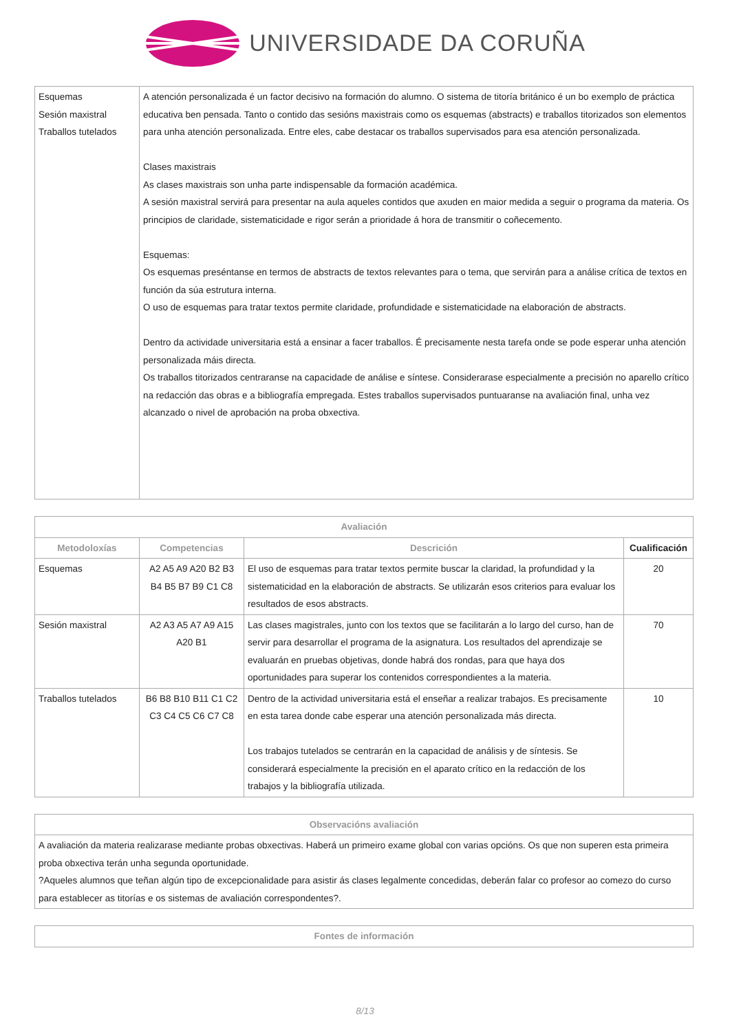UNIVERSIDADE DA CORUÑA
| Esquemas Sesión maxistral Traballos tutelados | A atención personalizada é un factor decisivo na formación do alumno. O sistema de titoría británico é un bo exemplo de práctica educativa ben pensada. Tanto o contido das sesións maxistrais como os esquemas (abstracts) e traballos titorizados son elementos para unha atención personalizada. Entre eles, cabe destacar os traballos supervisados para esa atención personalizada. Clases maxistrais As clases maxistrais son unha parte indispensable da formación académica. A sesión maxistral servirá para presentar na aula aqueles contidos que axuden en maior medida a seguir o programa da materia. Os principios de claridade, sistematicidade e rigor serán a prioridade á hora de transmitir o coñecemento. Esquemas: Os esquemas preséntanse en termos de abstracts de textos relevantes para o tema, que servirán para a análise crítica de textos en función da súa estrutura interna. O uso de esquemas para tratar textos permite claridade, profundidade e sistematicidade na elaboración de abstracts. Dentro da actividade universitaria está a ensinar a facer traballos. É precisamente nesta tarefa onde se pode esperar unha atención personalizada máis directa. Os traballos titorizados centraranse na capacidade de análise e síntese. Considerarase especialmente a precisión no aparello crítico na redacción das obras e a bibliografía empregada. Estes traballos supervisados puntuaranse na avaliación final, unha vez alcanzado o nivel de aprobación na proba obxectiva. |
| Avaliación | | | |
| --- | --- | --- | --- |
| Metodoloxías | Competencias | Descrición | Cualificación |
| Esquemas | A2 A5 A9 A20 B2 B3 B4 B5 B7 B9 C1 C8 | El uso de esquemas para tratar textos permite buscar la claridad, la profundidad y la sistematicidad en la elaboración de abstracts. Se utilizarán esos criterios para evaluar los resultados de esos abstracts. | 20 |
| Sesión maxistral | A2 A3 A5 A7 A9 A15 A20 B1 | Las clases magistrales, junto con los textos que se facilitarán a lo largo del curso, han de servir para desarrollar el programa de la asignatura. Los resultados del aprendizaje se evaluarán en pruebas objetivas, donde habrá dos rondas, para que haya dos oportunidades para superar los contenidos correspondientes a la materia. | 70 |
| Traballos tutelados | B6 B8 B10 B11 C1 C2 C3 C4 C5 C6 C7 C8 | Dentro de la actividad universitaria está el enseñar a realizar trabajos. Es precisamente en esta tarea donde cabe esperar una atención personalizada más directa. Los trabajos tutelados se centrarán en la capacidad de análisis y de síntesis. Se considerará especialmente la precisión en el aparato crítico en la redacción de los trabajos y la bibliografía utilizada. | 10 |
| Observacións avaliación |
| --- |
| A avaliación da materia realizarase mediante probas obxectivas. Haberá un primeiro exame global con varias opcións. Os que non superen esta primeira proba obxectiva terán unha segunda oportunidade. ?Aqueles alumnos que teñan algún tipo de excepcionalidade para asistir ás clases legalmente concedidas, deberán falar co profesor ao comezo do curso para establecer as titorías e os sistemas de avaliación correspondentes?. |
| Fontes de información |
| --- |
8/13